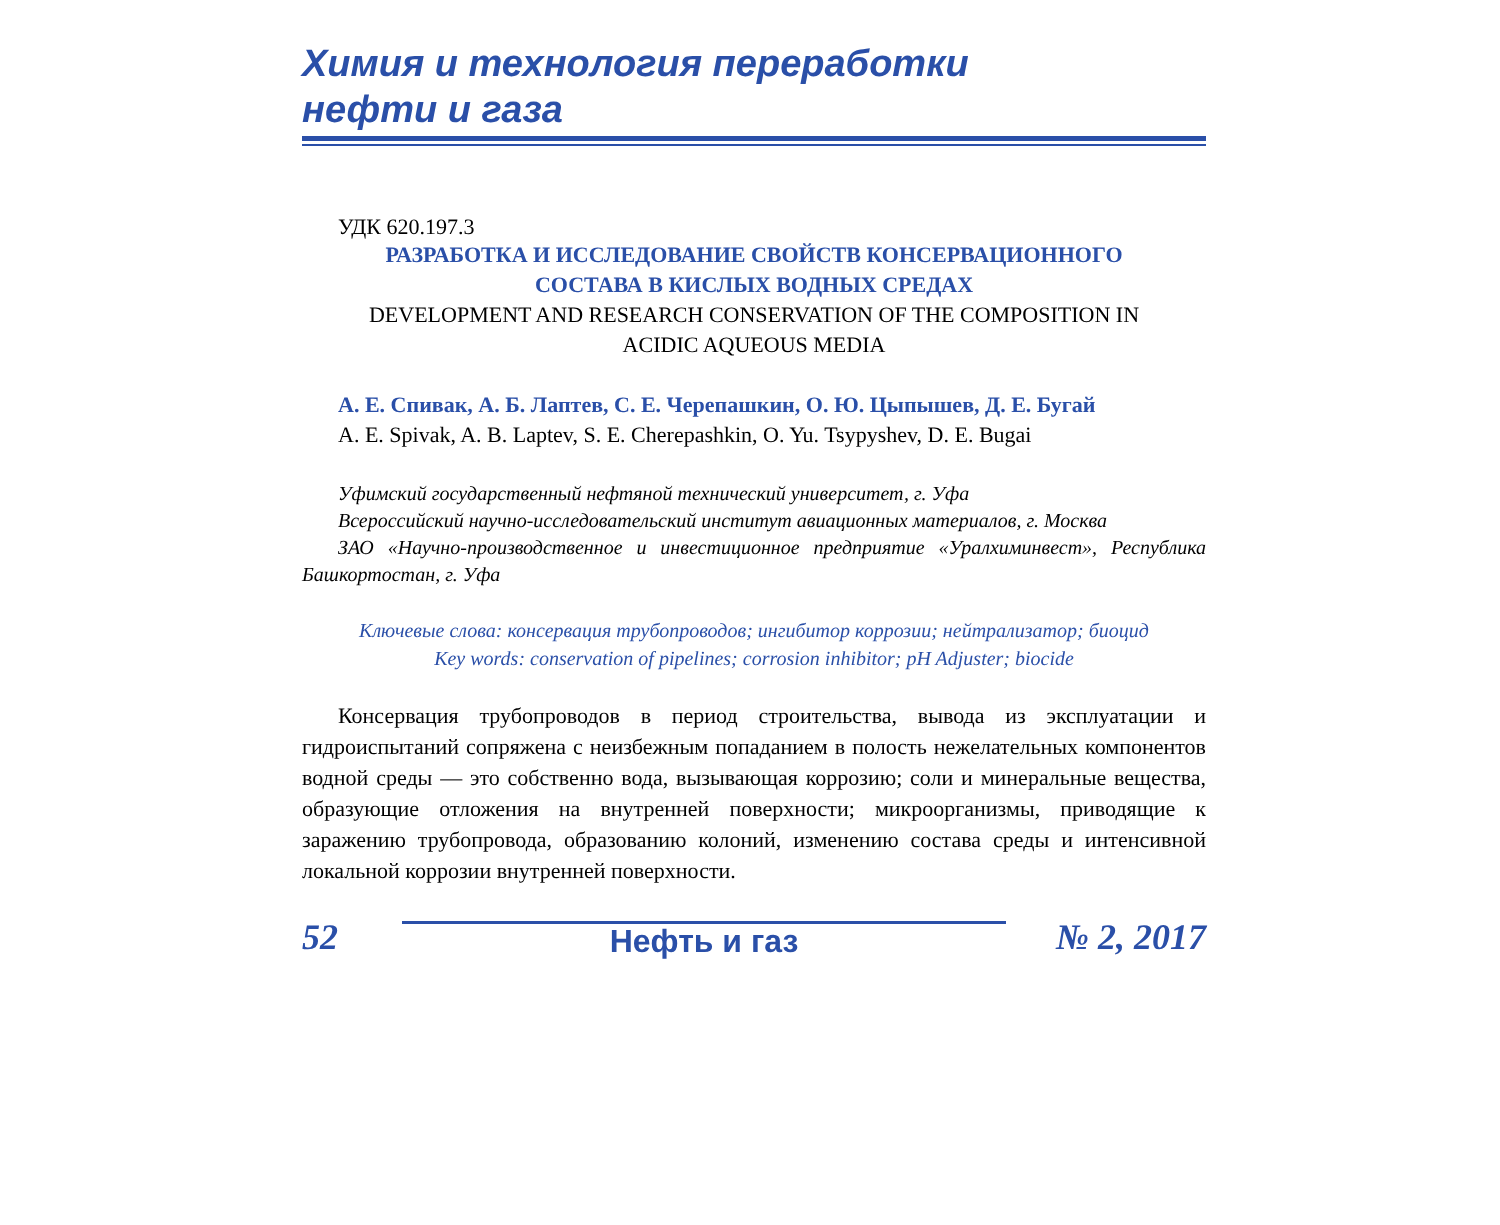Химия и технология переработки
нефти и газа
УДК 620.197.3
РАЗРАБОТКА И ИССЛЕДОВАНИЕ СВОЙСТВ КОНСЕРВАЦИОННОГО
СОСТАВА В КИСЛЫХ ВОДНЫХ СРЕДАХ
DEVELOPMENT AND RESEARCH CONSERVATION OF THE COMPOSITION IN
ACIDIC AQUEOUS MEDIA
А. Е. Спивак, А. Б. Лаптев, С. Е. Черепашкин, О. Ю. Цыпышев, Д. Е. Бугай
A. E. Spivak, A. B. Laptev, S. E. Cherepashkin, O. Yu. Tsypyshev, D. E. Bugai
Уфимский государственный нефтяной технический университет, г. Уфа
Всероссийский научно-исследовательский институт авиационных материалов, г. Москва
ЗАО «Научно-производственное и инвестиционное предприятие «Уралхиминвест», Республика Башкортостан, г. Уфа
Ключевые слова: консервация трубопроводов; ингибитор коррозии; нейтрализатор; биоцид
Key words: conservation of pipelines; corrosion inhibitor; pH Adjuster; biocide
Консервация трубопроводов в период строительства, вывода из эксплуатации и гидроиспытаний сопряжена с неизбежным попаданием в полость нежелательных компонентов водной среды — это собственно вода, вызывающая коррозию; соли и минеральные вещества, образующие отложения на внутренней поверхности; микроорганизмы, приводящие к заражению трубопровода, образованию колоний, изменению состава среды и интенсивной локальной коррозии внутренней поверхности.
52 Нефть и газ № 2, 2017